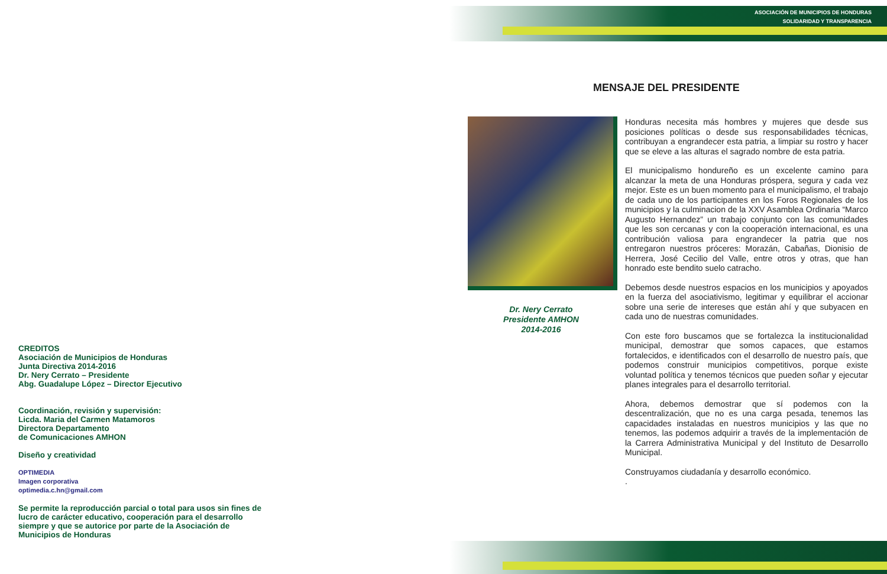CREDITOS
Asociación de Municipios de Honduras
Junta Directiva 2014-2016
Dr. Nery Cerrato – Presidente
Abg. Guadalupe López – Director Ejecutivo
Coordinación, revisión y supervisión:
Licda. Maria del Carmen Matamoros
Directora Departamento
de Comunicaciones AMHON
Diseño y creatividad
OPTIMEDIA
Imagen corporativa
optimedia.c.hn@gmail.com
Se permite la reproducción parcial o total para usos sin fines de lucro de carácter educativo, cooperación para el desarrollo siempre y que se autorice por parte de la Asociación de Municipios de Honduras
ASOCIACIÓN DE MUNICIPIOS DE HONDURAS
SOLIDARIDAD Y TRANSPARENCIA
MENSAJE DEL PRESIDENTE
Dr. Nery Cerrato
Presidente AMHON
2014-2016
Honduras necesita más hombres y mujeres que desde sus posiciones políticas o desde sus responsabilidades técnicas, contribuyan a engrandecer esta patria, a limpiar su rostro y hacer que se eleve a las alturas el sagrado nombre de esta patria.
El municipalismo hondureño es un excelente camino para alcanzar la meta de una Honduras próspera, segura y cada vez mejor. Este es un buen momento para el municipalismo, el trabajo de cada uno de los participantes en los Foros Regionales de los municipios y la culminacion de la XXV Asamblea Ordinaria “Marco Augusto Hernandez” un trabajo conjunto con las comunidades que les son cercanas y con la cooperación internacional, es una contribución valiosa para engrandecer la patria que nos entregaron nuestros próceres: Morazán, Cabañas, Dionisio de Herrera, José Cecilio del Valle, entre otros y otras, que han honrado este bendito suelo catracho.
Debemos desde nuestros espacios en los municipios y apoyados en la fuerza del asociativismo, legitimar y equilibrar el accionar sobre una serie de intereses que están ahí y que subyacen en cada uno de nuestras comunidades.
Con este foro buscamos que se fortalezca la institucionalidad municipal, demostrar que somos capaces, que estamos fortalecidos, e identificados con el desarrollo de nuestro país, que podemos construir municipios competitivos, porque existe voluntad política y tenemos técnicos que pueden soñar y ejecutar planes integrales para el desarrollo territorial.
Ahora, debemos demostrar que sí podemos con la descentralización, que no es una carga pesada, tenemos las capacidades instaladas en nuestros municipios y las que no tenemos, las podemos adquirir a través de la implementación de la Carrera Administrativa Municipal y del Instituto de Desarrollo Municipal.
Construyamos ciudadanía y desarrollo económico.
.